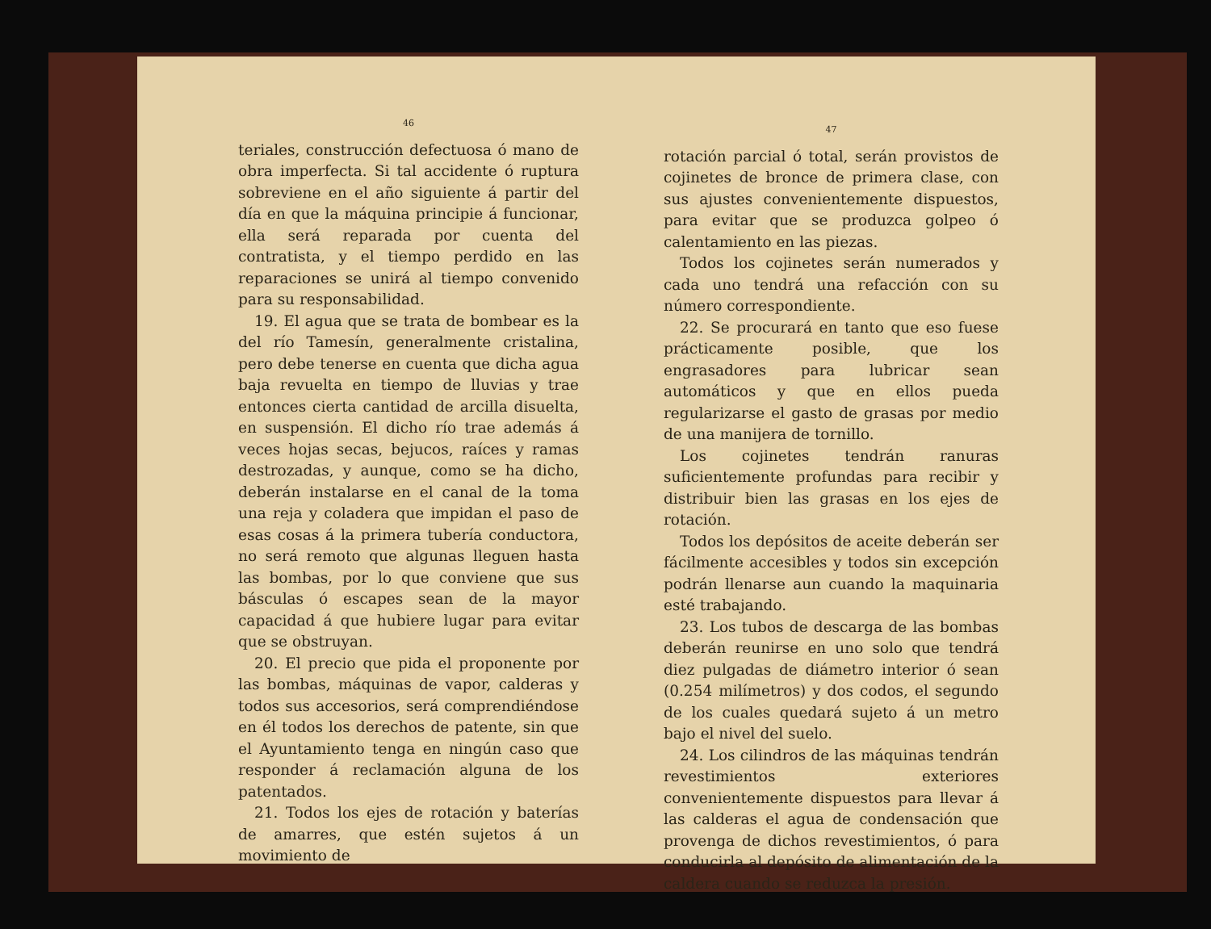46
teriales, construcción defectuosa ó mano de obra imperfecta. Si tal accidente ó ruptura sobreviene en el año siguiente á partir del día en que la máquina principie á funcionar, ella será reparada por cuenta del contratista, y el tiempo perdido en las reparaciones se unirá al tiempo convenido para su responsabilidad.
19. El agua que se trata de bombear es la del río Tamesín, generalmente cristalina, pero debe tenerse en cuenta que dicha agua baja revuelta en tiempo de lluvias y trae entonces cierta cantidad de arcilla disuelta, en suspensión. El dicho río trae además á veces hojas secas, bejucos, raíces y ramas destrozadas, y aunque, como se ha dicho, deberán instalarse en el canal de la toma una reja y coladera que impidan el paso de esas cosas á la primera tubería conductora, no será remoto que algunas lleguen hasta las bombas, por lo que conviene que sus básculas ó escapes sean de la mayor capacidad á que hubiere lugar para evitar que se obstruyan.
20. El precio que pida el proponente por las bombas, máquinas de vapor, calderas y todos sus accesorios, será comprendiéndose en él todos los derechos de patente, sin que el Ayuntamiento tenga en ningún caso que responder á reclamación alguna de los patentados.
21. Todos los ejes de rotación y baterías de amarres, que estén sujetos á un movimiento de
47
rotación parcial ó total, serán provistos de cojinetes de bronce de primera clase, con sus ajustes convenientemente dispuestos, para evitar que se produzca golpeo ó calentamiento en las piezas.
Todos los cojinetes serán numerados y cada uno tendrá una refacción con su número correspondiente.
22. Se procurará en tanto que eso fuese prácticamente posible, que los engrasadores para lubricar sean automáticos y que en ellos pueda regularizarse el gasto de grasas por medio de una manijera de tornillo.
Los cojinetes tendrán ranuras suficientemente profundas para recibir y distribuir bien las grasas en los ejes de rotación.
Todos los depósitos de aceite deberán ser fácilmente accesibles y todos sin excepción podrán llenarse aun cuando la maquinaria esté trabajando.
23. Los tubos de descarga de las bombas deberán reunirse en uno solo que tendrá diez pulgadas de diámetro interior ó sean (0.254 milímetros) y dos codos, el segundo de los cuales quedará sujeto á un metro bajo el nivel del suelo.
24. Los cilindros de las máquinas tendrán revestimientos exteriores convenientemente dispuestos para llevar á las calderas el agua de condensación que provenga de dichos revestimientos, ó para conducirla al depósito de alimentación de la caldera cuando se reduzca la presión.